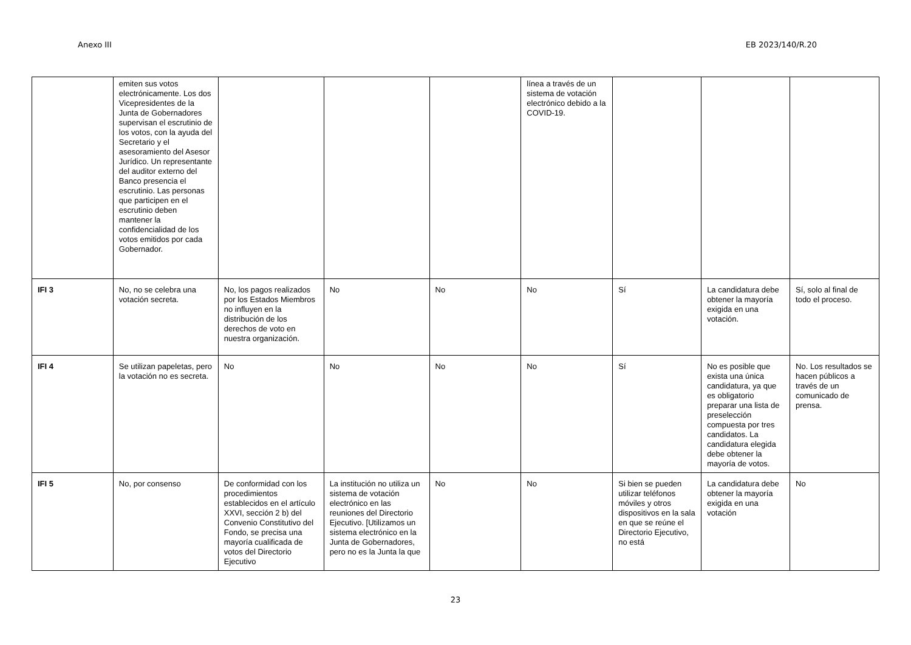Anexo III EB 2023/140/R.20
| | emiten sus votos electrónicamente. Los dos Vicepresidentes de la Junta de Gobernadores supervisan el escrutinio de los votos, con la ayuda del Secretario y el asesoramiento del Asesor Jurídico. Un representante del auditor externo del Banco presencia el escrutinio. Las personas que participen en el escrutinio deben mantener la confidencialidad de los votos emitidos por cada Gobernador. | | | | línea a través de un sistema de votación electrónico debido a la COVID-19. | | | |
| IFI 3 | No, no se celebra una votación secreta. | No, los pagos realizados por los Estados Miembros no influyen en la distribución de los derechos de voto en nuestra organización. | No | No | No | Sí | La candidatura debe obtener la mayoría exigida en una votación. | Sí, solo al final de todo el proceso. |
| IFI 4 | Se utilizan papeletas, pero la votación no es secreta. | No | No | No | No | Sí | No es posible que exista una única candidatura, ya que es obligatorio preparar una lista de preselección compuesta por tres candidatos. La candidatura elegida debe obtener la mayoría de votos. | No. Los resultados se hacen públicos a través de un comunicado de prensa. |
| IFI 5 | No, por consenso | De conformidad con los procedimientos establecidos en el artículo XXVI, sección 2 b) del Convenio Constitutivo del Fondo, se precisa una mayoría cualificada de votos del Directorio Ejecutivo | La institución no utiliza un sistema de votación electrónico en las reuniones del Directorio Ejecutivo. [Utilizamos un sistema electrónico en la Junta de Gobernadores, pero no es la Junta la que | No | No | Si bien se pueden utilizar teléfonos móviles y otros dispositivos en la sala en que se reúne el Directorio Ejecutivo, no está | La candidatura debe obtener la mayoría exigida en una votación | No |
23